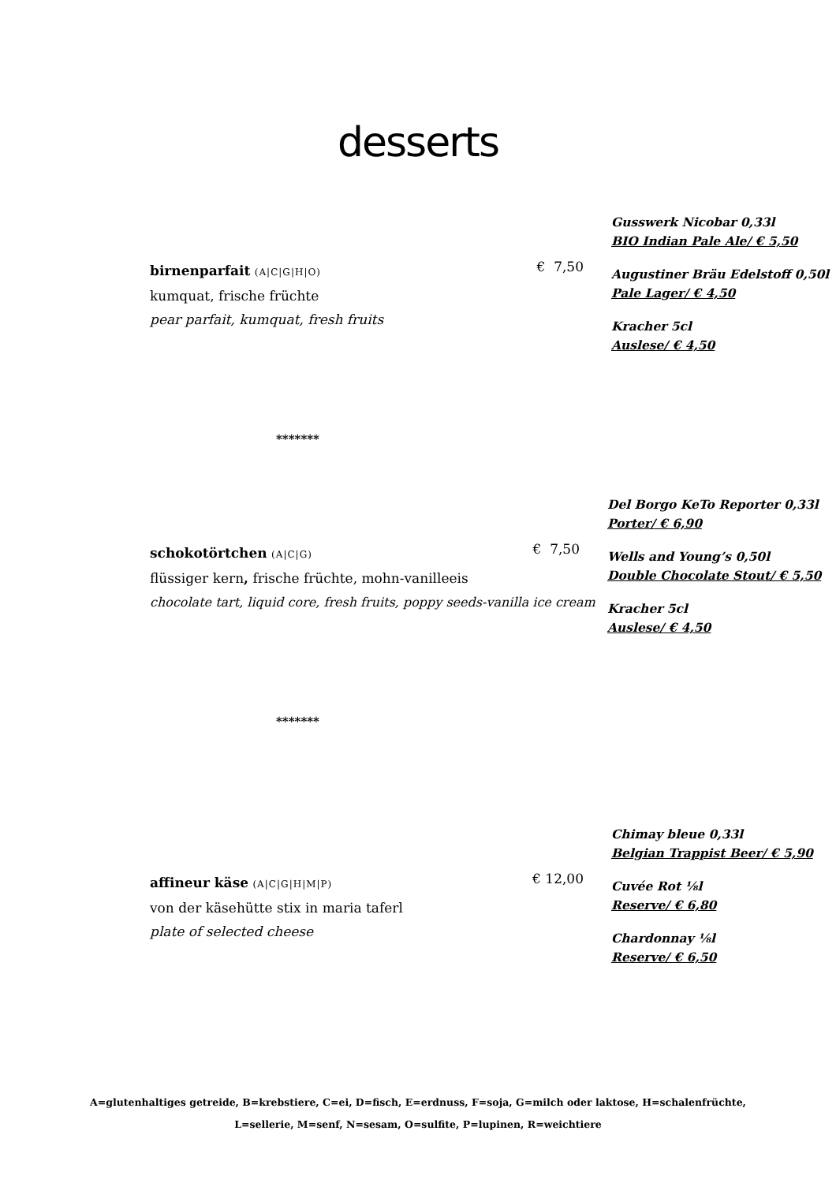desserts
birnenparfait (A|C|G|H|O)
kumquat, frische früchte
pear parfait, kumquat, fresh fruits
€ 7,50
Gusswerk Nicobar 0,33l
BIO Indian Pale Ale/ € 5,50
Augustiner Bräu Edelstoff 0,50l
Pale Lager/ € 4,50
Kracher 5cl
Auslese/ € 4,50
*******
schokotörtchen (A|C|G)
flüssiger kern, frische früchte, mohn-vanilleeis
chocolate tart, liquid core, fresh fruits, poppy seeds-vanilla ice cream
€ 7,50
Del Borgo KeTo Reporter 0,33l
Porter/ € 6,90
Wells and Young’s 0,50l
Double Chocolate Stout/ € 5,50
Kracher 5cl
Auslese/ € 4,50
*******
affineur käse (A|C|G|H|M|P)
von der käsehütte stix in maria taferl
plate of selected cheese
€ 12,00
Chimay bleue 0,33l
Belgian Trappist Beer/ € 5,90
Cuvée Rot ⅛l
Reserve/ € 6,80
Chardonnay ⅛l
Reserve/ € 6,50
A=glutenhaltiges getreide, B=krebstiere, C=ei, D=fisch, E=erdnuss, F=soja, G=milch oder laktose, H=schalenfrüchte,
L=sellerie, M=senf, N=sesam, O=sulfite, P=lupinen, R=weichtiere